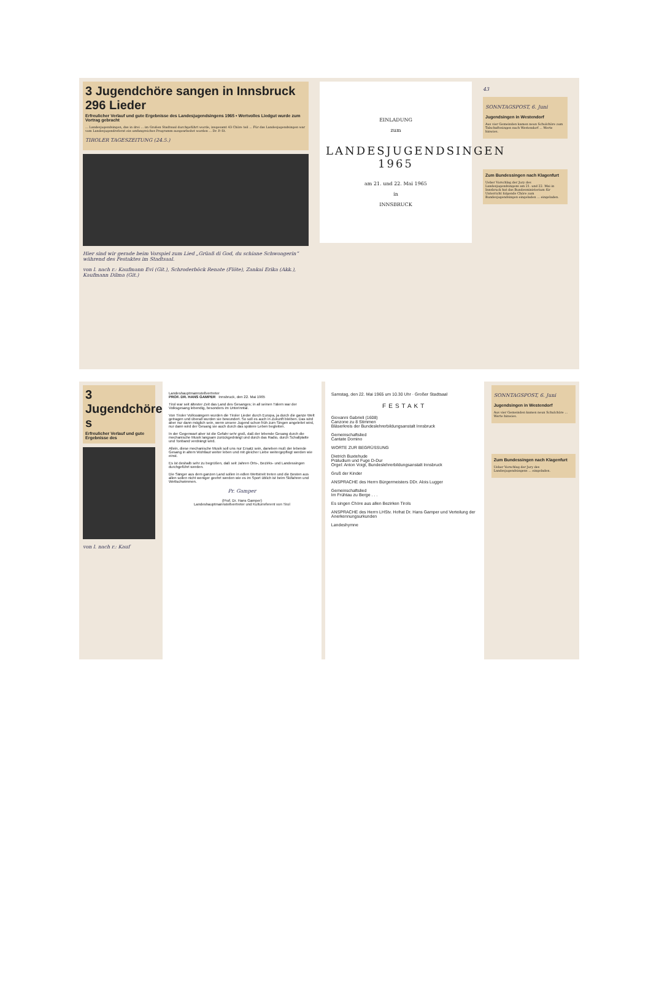3 Jugendchöre sangen in Innsbruck 296 Lieder
Erfreulicher Verlauf und gute Ergebnisse des Landesjugendsingens 1965 • Wertvolles Liedgut wurde zum Vortrag gebracht
... Landesjugendsingen, das in drei ... im Großen Stadtsaal durchgeführt wurde, insgesamt 43 Chöre teil ... Für das Landesjugendsingen war vom Landesjugendreferat ein umfangreiches Programm ausgearbeitet worden ... Dr. P.-St.
TIROLER TAGESZEITUNG (24.5.)
Hier sind wir gerade beim Vorspiel zum Lied „Grüaß di God, du schiane Schwoagerin“ während des Festaktes im Stadtsaal.
von l. nach r.: Kaufmann Evi (Git.), Schroderböck Renate (Flöte), Zankai Erika (Akk.), Kaufmann Dilma (Git.)
EINLADUNG
zum
LANDESJUGENDSINGEN
1965
am 21. und 22. Mai 1965
in
INNSBRUCK
43
SONNTAGSPOST, 6. Juni
Jugendsingen in Westendorf
Aus vier Gemeinden kamen neun Schulchöre zum Talschaftssingen nach Westendorf ... Werte hinwies.
Zum Bundessingen nach Klagenfurt
Ueber Vorschlag der Jury des Landesjugendsingens am 21. und 22. Mai in Innsbruck hat das Bundesministerium für Unterricht folgende Chöre zum Bundesjugendsingen eingeladen ... eingeladen.
3 Jugendchöre s
Erfreulicher Verlauf und gute Ergebnisse des
von l. nach r.: Kauf
Landeshauptmannstellvertreter
PROF. DR. HANS GAMPER Innsbruck, den 22. Mai 1965
Tirol war seit ältester Zeit das Land des Gesanges; in all seinen Tälern war der Volksgesang lebendig, besonders im Unterinntal.
Von Tiroler Volkssängern wurden die Tiroler Lieder durch Europa, ja durch die ganze Welt getragen und überall wurden sie bewundert. So soll es auch in Zukunft bleiben. Das wird aber nur dann möglich sein, wenn unsere Jugend schon früh zum Singen angeleitet wird, nur dann wird der Gesang sie auch durch das spätere Leben begleiten.
In der Gegenwart aber ist die Gefahr sehr groß, daß der lebende Gesang durch die mechanische Musik langsam zurückgedrängt und durch das Radio, durch Schallplatte und Tonband verdrängt wird.
Allein, diese mechanische Musik soll uns nur Ersatz sein, daneben muß der lebende Gesang in altem Wohllaut weiter leben und mit gleicher Liebe weitergepflegt werden wie einst.
Es ist deshalb sehr zu begrüßen, daß seit Jahren Orts-, Bezirks- und Landessingen durchgeführt werden.
Die Sänger aus dem ganzen Land sollen in edlen Wettstreit treten und die Besten aus allen sollen nicht weniger geehrt werden wie es im Sport üblich ist beim Skifahren und Wettschwimmen.
Pr. Gamper
(Prof. Dr. Hans Gamper)
Landeshauptmannstellvertreter und Kulturreferent von Tirol
Samstag, den 22. Mai 1965 um 10.30 Uhr · Großer Stadtsaal
FESTAKT
Giovanni Gabrieli (1608)
Canzone zu 8 Stimmen
Bläserkreis der Bundeslehrerbildungsanstalt Innsbruck
Gemeinschaftslied
Cantate Domino
WORTE ZUR BEGRÜSSUNG
Dietrich Buxtehude
Präludium und Fuge D-Dur
Orgel: Anton Voigt, Bundeslehrerbildungsanstalt Innsbruck
Gruß der Kinder
ANSPRACHE des Herrn Bürgermeisters DDr. Alois Lugger
Gemeinschaftslied
Im Frühtau zu Berge . . .
Es singen Chöre aus allen Bezirken Tirols
ANSPRACHE des Herrn LHStv. Hofrat Dr. Hans Gamper und Verteilung der Anerkennungsurkunden
Landeshymne
SONNTAGSPOST, 6. Juni
Jugendsingen in Westendorf
Aus vier Gemeinden kamen neun Schulchöre ... Werte hinwies.
Zum Bundessingen nach Klagenfurt
Ueber Vorschlag der Jury des Landesjugendsingens ... eingeladen.